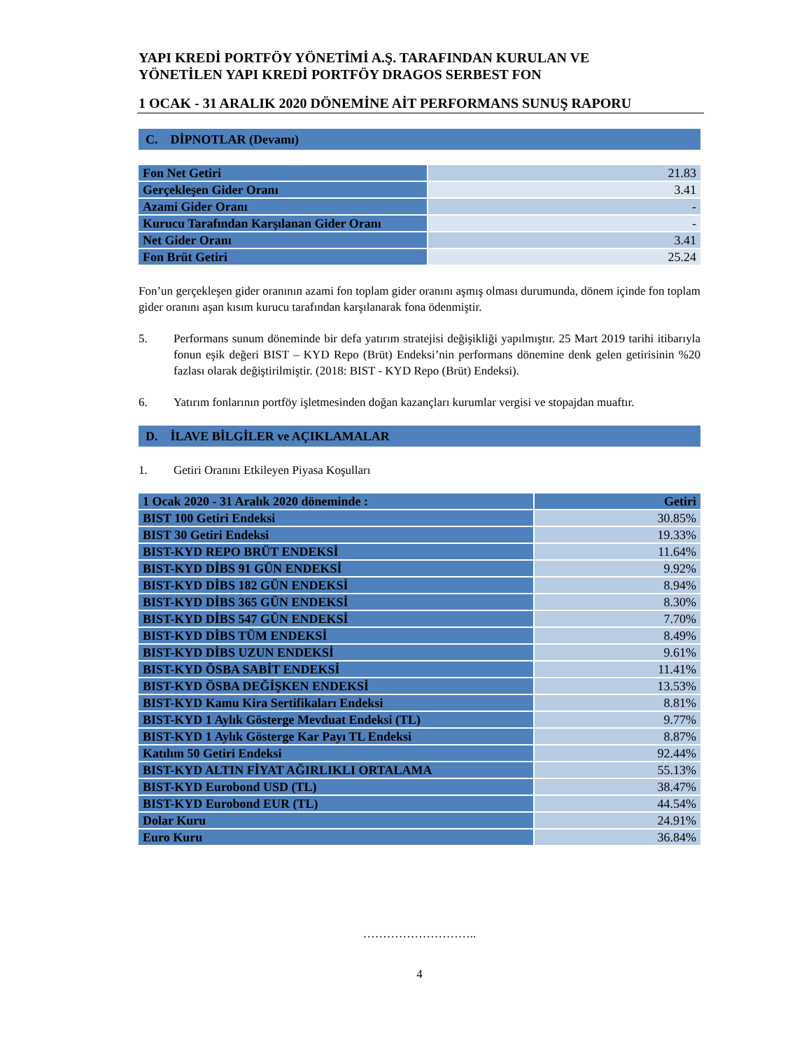YAPI KREDİ PORTFÖY YÖNETİMİ A.Ş. TARAFINDAN KURULAN VE
YÖNETİLEN YAPI KREDİ PORTFÖY DRAGOS SERBEST FON
1 OCAK - 31 ARALIK 2020 DÖNEMİNE AİT PERFORMANS SUNUŞ RAPORU
C. DİPNOTLAR (Devamı)
| Fon Net Getiri | 21.83 |
| Gerçekleşen Gider Oranı | 3.41 |
| Azami Gider Oranı | - |
| Kurucu Tarafından Karşılanan Gider Oranı | - |
| Net Gider Oranı | 3.41 |
| Fon Brüt Getiri | 25.24 |
Fon’un gerçekleşen gider oranının azami fon toplam gider oranını aşmış olması durumunda, dönem içinde fon toplam gider oranını aşan kısım kurucu tarafından karşılanarak fona ödenmiştir.
5.
Performans sunum döneminde bir defa yatırım stratejisi değişikliği yapılmıştır. 25 Mart 2019 tarihi itibarıyla fonun eşik değeri BIST – KYD Repo (Brüt) Endeksi’nin performans dönemine denk gelen getirisinin %20 fazlası olarak değiştirilmiştir. (2018: BIST - KYD Repo (Brüt) Endeksi).
6.
Yatırım fonlarının portföy işletmesinden doğan kazançları kurumlar vergisi ve stopajdan muaftır.
D. İLAVE BİLGİLER ve AÇIKLAMALAR
1. Getiri Oranını Etkileyen Piyasa Koşulları
| 1 Ocak 2020 - 31 Aralık 2020 döneminde : | Getiri |
| --- | --- |
| BIST 100 Getiri Endeksi | 30.85% |
| BIST 30 Getiri Endeksi | 19.33% |
| BIST-KYD REPO BRÜT ENDEKSİ | 11.64% |
| BIST-KYD DİBS 91 GÜN ENDEKSİ | 9.92% |
| BIST-KYD DİBS 182 GÜN ENDEKSİ | 8.94% |
| BIST-KYD DİBS 365 GÜN ENDEKSİ | 8.30% |
| BIST-KYD DİBS 547 GÜN ENDEKSİ | 7.70% |
| BIST-KYD DİBS TÜM ENDEKSİ | 8.49% |
| BIST-KYD DİBS UZUN ENDEKSİ | 9.61% |
| BIST-KYD ÖSBA SABİT ENDEKSİ | 11.41% |
| BIST-KYD ÖSBA DEĞİŞKEN ENDEKSİ | 13.53% |
| BIST-KYD Kamu Kira Sertifikaları Endeksi | 8.81% |
| BIST-KYD 1 Aylık Gösterge Mevduat Endeksi (TL) | 9.77% |
| BIST-KYD 1 Aylık Gösterge Kar Payı TL Endeksi | 8.87% |
| Katılım 50 Getiri Endeksi | 92.44% |
| BIST-KYD ALTIN FİYAT AĞIRLIKLI ORTALAMA | 55.13% |
| BIST-KYD Eurobond USD (TL) | 38.47% |
| BIST-KYD Eurobond EUR (TL) | 44.54% |
| Dolar Kuru | 24.91% |
| Euro Kuru | 36.84% |
………………………..
4